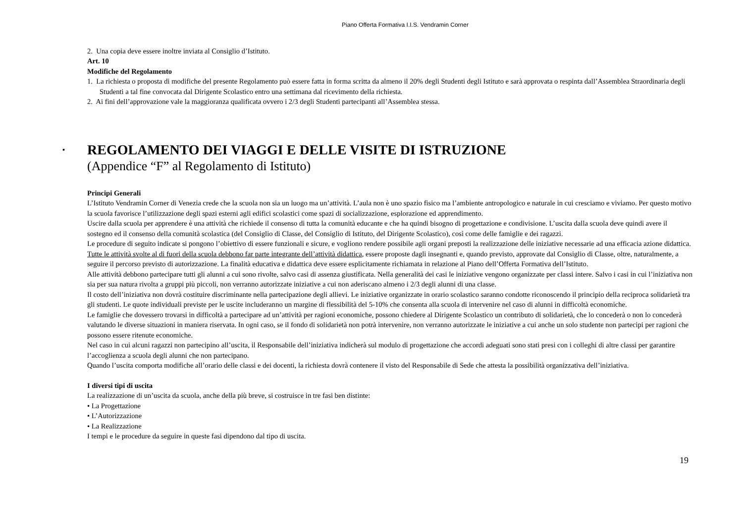Piano Offerta Formativa I.I.S. Vendramin Corner
2. Una copia deve essere inoltre inviata al Consiglio d’Istituto.
Art. 10
Modifiche del Regolamento
1. La richiesta o proposta di modifiche del presente Regolamento può essere fatta in forma scritta da almeno il 20% degli Studenti degli Istituto e sarà approvata o respinta dall’Assemblea Straordinaria degli Studenti a tal fine convocata dal Dirigente Scolastico entro una settimana dal ricevimento della richiesta.
2. Ai fini dell’approvazione vale la maggioranza qualificata ovvero i 2/3 degli Studenti partecipanti all’Assemblea stessa.
▪ REGOLAMENTO DEI VIAGGI E DELLE VISITE DI ISTRUZIONE
(Appendice “F” al Regolamento di Istituto)
Principi Generali
L’Istituto Vendramin Corner di Venezia crede che la scuola non sia un luogo ma un’attività. L’aula non è uno spazio fisico ma l’ambiente antropologico e naturale in cui cresciamo e viviamo. Per questo motivo la scuola favorisce l’utilizzazione degli spazi esterni agli edifici scolastici come spazi di socializzazione, esplorazione ed apprendimento.
Uscire dalla scuola per apprendere è una attività che richiede il consenso di tutta la comunità educante e che ha quindi bisogno di progettazione e condivisione. L’uscita dalla scuola deve quindi avere il sostegno ed il consenso della comunità scolastica (del Consiglio di Classe, del Consiglio di Istituto, del Dirigente Scolastico), così come delle famiglie e dei ragazzi.
Le procedure di seguito indicate si pongono l’obiettivo di essere funzionali e sicure, e vogliono rendere possibile agli organi preposti la realizzazione delle iniziative necessarie ad una efficacia azione didattica.
Tutte le attività svolte al di fuori della scuola debbono far parte integrante dell’attività didattica, essere proposte dagli insegnanti e, quando previsto, approvate dal Consiglio di Classe, oltre, naturalmente, a seguire il percorso previsto di autorizzazione. La finalità educativa e didattica deve essere esplicitamente richiamata in relazione al Piano dell’Offerta Formativa dell’Istituto.
Alle attività debbono partecipare tutti gli alunni a cui sono rivolte, salvo casi di assenza giustificata. Nella generalità dei casi le iniziative vengono organizzate per classi intere. Salvo i casi in cui l’iniziativa non sia per sua natura rivolta a gruppi più piccoli, non verranno autorizzate iniziative a cui non aderiscano almeno i 2/3 degli alunni di una classe.
Il costo dell’iniziativa non dovrà costituire discriminante nella partecipazione degli allievi. Le iniziative organizzate in orario scolastico saranno condotte riconoscendo il principio della reciproca solidarietà tra gli studenti. Le quote individuali previste per le uscite includeranno un margine di flessibilità del 5-10% che consenta alla scuola di intervenire nel caso di alunni in difficoltà economiche.
Le famiglie che dovessero trovarsi in difficoltà a partecipare ad un’attività per ragioni economiche, possono chiedere al Dirigente Scolastico un contributo di solidarietà, che lo concederà o non lo concederà valutando le diverse situazioni in maniera riservata. In ogni caso, se il fondo di solidarietà non potrà intervenire, non verranno autorizzate le iniziative a cui anche un solo studente non partecipi per ragioni che possono essere ritenute economiche.
Nel caso in cui alcuni ragazzi non partecipino all’uscita, il Responsabile dell’iniziativa indicherà sul modulo di progettazione che accordi adeguati sono stati presi con i colleghi di altre classi per garantire l’accoglienza a scuola degli alunni che non partecipano.
Quando l’uscita comporta modifiche all’orario delle classi e dei docenti, la richiesta dovrà contenere il visto del Responsabile di Sede che attesta la possibilità organizzativa dell’iniziativa.
I diversi tipi di uscita
La realizzazione di un’uscita da scuola, anche della più breve, si costruisce in tre fasi ben distinte:
• La Progettazione
• L’Autorizzazione
• La Realizzazione
I tempi e le procedure da seguire in queste fasi dipendono dal tipo di uscita.
19